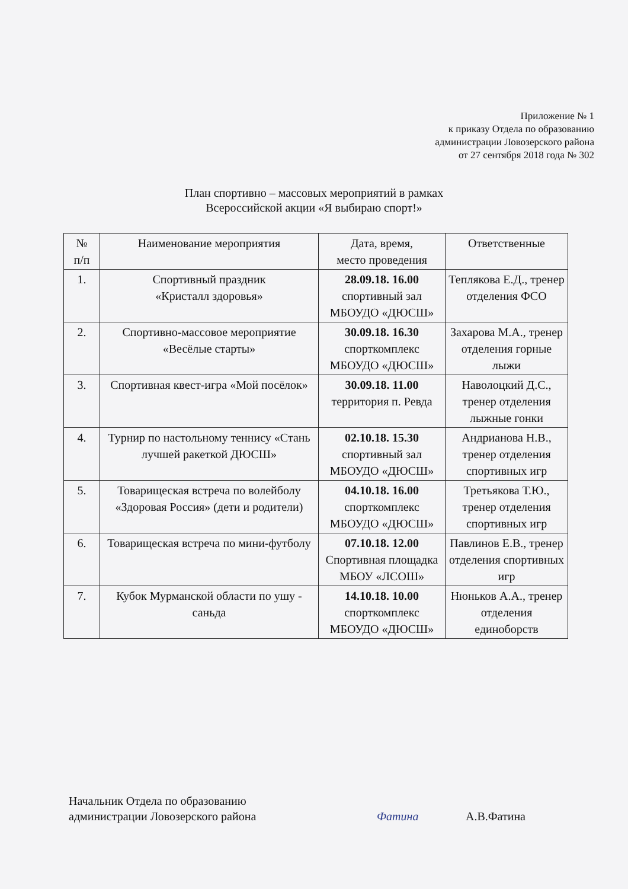Приложение № 1
к приказу Отдела по образованию
администрации Ловозерского района
от 27 сентября 2018 года № 302
План спортивно – массовых мероприятий в рамках
Всероссийской акции «Я выбираю спорт!»
| № п/п | Наименование мероприятия | Дата, время, место проведения | Ответственные |
| --- | --- | --- | --- |
| 1. | Спортивный праздник «Кристалл здоровья» | 28.09.18. 16.00 спортивный зал МБОУДО «ДЮСШ» | Теплякова Е.Д., тренер отделения ФСО |
| 2. | Спортивно-массовое мероприятие «Весёлые старты» | 30.09.18. 16.30 спорткомплекс МБОУДО «ДЮСШ» | Захарова М.А., тренер отделения горные лыжи |
| 3. | Спортивная квест-игра «Мой посёлок» | 30.09.18. 11.00 территория п. Ревда | Наволоцкий Д.С., тренер отделения лыжные гонки |
| 4. | Турнир по настольному теннису «Стань лучшей ракеткой ДЮСШ» | 02.10.18. 15.30 спортивный зал МБОУДО «ДЮСШ» | Андрианова Н.В., тренер отделения спортивных игр |
| 5. | Товарищеская встреча по волейболу «Здоровая Россия» (дети и родители) | 04.10.18. 16.00 спорткомплекс МБОУДО «ДЮСШ» | Третьякова Т.Ю., тренер отделения спортивных игр |
| 6. | Товарищеская встреча по мини-футболу | 07.10.18. 12.00 Спортивная площадка МБОУ «ЛСОШ» | Павлинов Е.В., тренер отделения спортивных игр |
| 7. | Кубок Мурманской области по ушу - саньда | 14.10.18. 10.00 спорткомплекс МБОУДО «ДЮСШ» | Нюньков А.А., тренер отделения единоборств |
Начальник Отдела по образованию
администрации Ловозерского района
Фатина А.В.Фатина